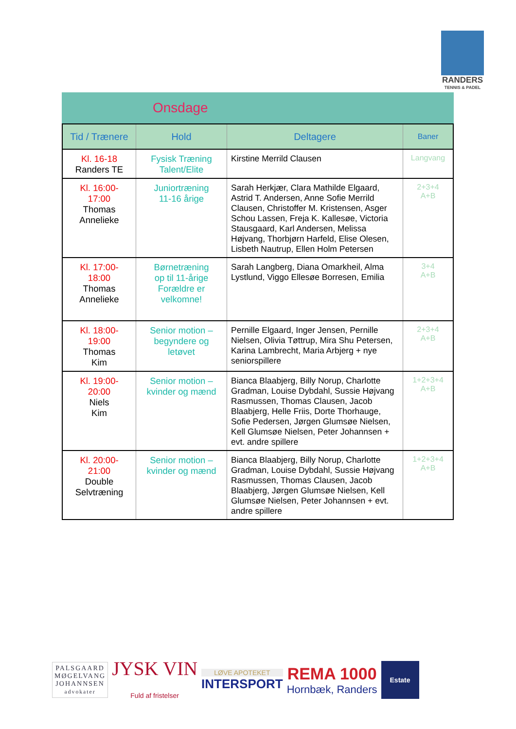RANDERS
TENNIS & PADEL
Onsdage
| Tid / Trænere | Hold | Deltagere | Baner |
| --- | --- | --- | --- |
| Kl. 16-18 Randers TE | Fysisk Træning Talent/Elite | Kirstine Merrild Clausen | Langvang |
| Kl. 16:00- 17:00 Thomas Annelieke | Juniortræning 11-16 årige | Sarah Herkjær, Clara Mathilde Elgaard, Astrid T. Andersen, Anne Sofie Merrild Clausen, Christoffer M. Kristensen, Asger Schou Lassen, Freja K. Kallesøe, Victoria Stausgaard, Karl Andersen, Melissa Højvang, Thorbjørn Harfeld, Elise Olesen, Lisbeth Nautrup, Ellen Holm Petersen | 2+3+4 A+B |
| Kl. 17:00- 18:00 Thomas Annelieke | Børnetræning op til 11-årige Forældre er velkomne! | Sarah Langberg, Diana Omarkheil, Alma Lystlund, Viggo Ellesøe Borresen, Emilia | 3+4 A+B |
| Kl. 18:00- 19:00 Thomas Kim | Senior motion – begyndere og letøvet | Pernille Elgaard, Inger Jensen, Pernille Nielsen, Olivia Tøttrup, Mira Shu Petersen, Karina Lambrecht, Maria Arbjerg + nye seniorspillere | 2+3+4 A+B |
| Kl. 19:00- 20:00 Niels Kim | Senior motion – kvinder og mænd | Bianca Blaabjerg, Billy Norup, Charlotte Gradman, Louise Dybdahl, Sussie Højvang Rasmussen, Thomas Clausen, Jacob Blaabjerg, Helle Friis, Dorte Thorhauge, Sofie Pedersen, Jørgen Glumsøe Nielsen, Kell Glumsøe Nielsen, Peter Johannsen + evt. andre spillere | 1+2+3+4 A+B |
| Kl. 20:00- 21:00 Double Selvtræning | Senior motion – kvinder og mænd | Bianca Blaabjerg, Billy Norup, Charlotte Gradman, Louise Dybdahl, Sussie Højvang Rasmussen, Thomas Clausen, Jacob Blaabjerg, Jørgen Glumsøe Nielsen, Kell Glumsøe Nielsen, Peter Johannsen + evt. andre spillere | 1+2+3+4 A+B |
PALSGAARD
MØGELVANG
JOHANNSEN
advokater
JYSK VIN
Fuld af fristelser
LØVE APOTEKET
INTERSPORT
REMA 1000
Hornbæk, Randers
Estate